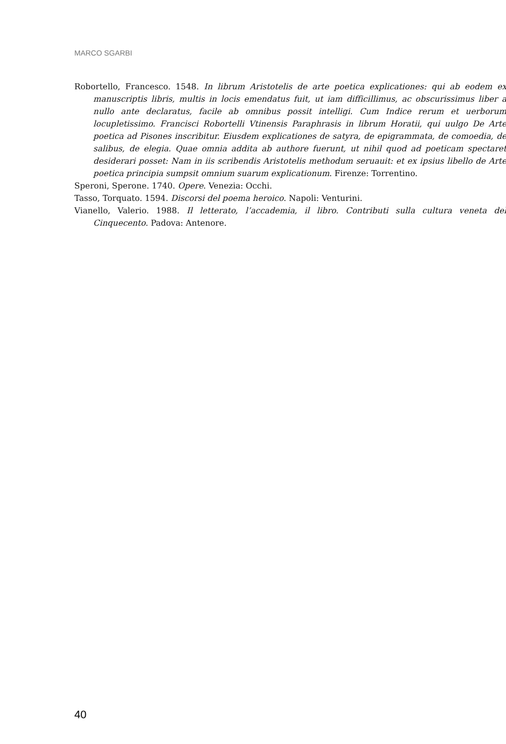MARCO SGARBI
Robortello, Francesco. 1548. In librum Aristotelis de arte poetica explicationes: qui ab eodem ex manuscriptis libris, multis in locis emendatus fuit, ut iam difficillimus, ac obscurissimus liber a nullo ante declaratus, facile ab omnibus possit intelligi. Cum Indice rerum et uerborum locupletissimo. Francisci Robortelli Vtinensis Paraphrasis in librum Horatii, qui uulgo De Arte poetica ad Pisones inscribitur. Eiusdem explicationes de satyra, de epigrammata, de comoedia, de salibus, de elegia. Quae omnia addita ab authore fuerunt, ut nihil quod ad poeticam spectaret desiderari posset: Nam in iis scribendis Aristotelis methodum seruauit: et ex ipsius libello de Arte poetica principia sumpsit omnium suarum explicationum. Firenze: Torrentino.
Speroni, Sperone. 1740. Opere. Venezia: Occhi.
Tasso, Torquato. 1594. Discorsi del poema heroico. Napoli: Venturini.
Vianello, Valerio. 1988. Il letterato, l’accademia, il libro. Contributi sulla cultura veneta del Cinquecento. Padova: Antenore.
40